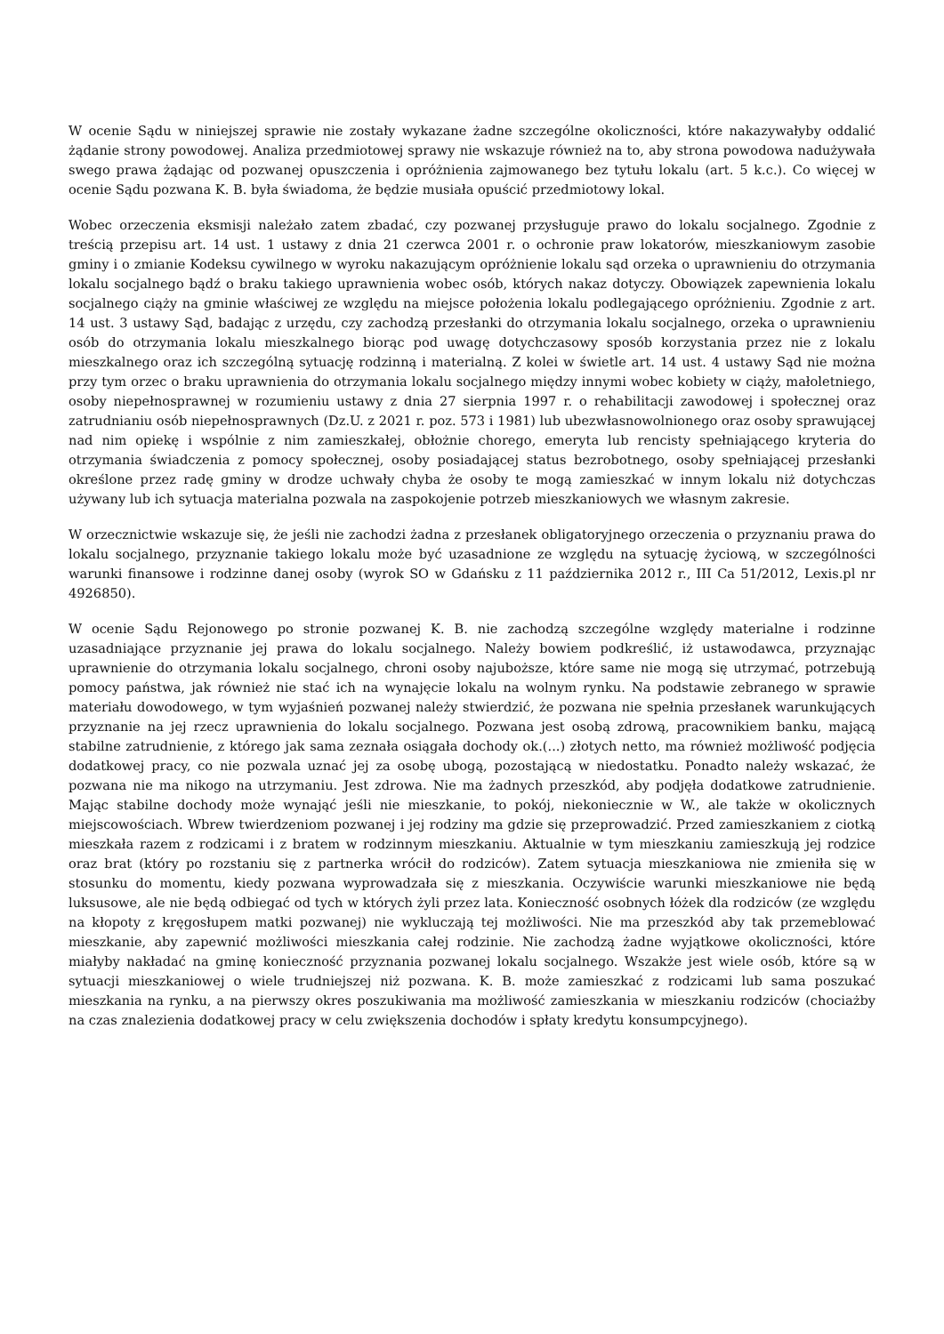W ocenie Sądu w niniejszej sprawie nie zostały wykazane żadne szczególne okoliczności, które nakazywałyby oddalić żądanie strony powodowej. Analiza przedmiotowej sprawy nie wskazuje również na to, aby strona powodowa nadużywała swego prawa żądając od pozwanej opuszczenia i opróżnienia zajmowanego bez tytułu lokalu (art. 5 k.c.). Co więcej w ocenie Sądu pozwana K. B. była świadoma, że będzie musiała opuścić przedmiotowy lokal.
Wobec orzeczenia eksmisji należało zatem zbadać, czy pozwanej przysługuje prawo do lokalu socjalnego. Zgodnie z treścią przepisu art. 14 ust. 1 ustawy z dnia 21 czerwca 2001 r. o ochronie praw lokatorów, mieszkaniowym zasobie gminy i o zmianie Kodeksu cywilnego w wyroku nakazującym opróżnienie lokalu sąd orzeka o uprawnieniu do otrzymania lokalu socjalnego bądź o braku takiego uprawnienia wobec osób, których nakaz dotyczy. Obowiązek zapewnienia lokalu socjalnego ciąży na gminie właściwej ze względu na miejsce położenia lokalu podlegającego opróżnieniu. Zgodnie z art. 14 ust. 3 ustawy Sąd, badając z urzędu, czy zachodzą przesłanki do otrzymania lokalu socjalnego, orzeka o uprawnieniu osób do otrzymania lokalu mieszkalnego biorąc pod uwagę dotychczasowy sposób korzystania przez nie z lokalu mieszkalnego oraz ich szczególną sytuację rodzinną i materialną. Z kolei w świetle art. 14 ust. 4 ustawy Sąd nie można przy tym orzec o braku uprawnienia do otrzymania lokalu socjalnego między innymi wobec kobiety w ciąży, małoletniego, osoby niepełnosprawnej w rozumieniu ustawy z dnia 27 sierpnia 1997 r. o rehabilitacji zawodowej i społecznej oraz zatrudnianiu osób niepełnosprawnych (Dz.U. z 2021 r. poz. 573 i 1981) lub ubezwłasnowolnionego oraz osoby sprawującej nad nim opiekę i wspólnie z nim zamieszkałej, obłożnie chorego, emeryta lub rencisty spełniającego kryteria do otrzymania świadczenia z pomocy społecznej, osoby posiadającej status bezrobotnego, osoby spełniającej przesłanki określone przez radę gminy w drodze uchwały chyba że osoby te mogą zamieszkać w innym lokalu niż dotychczas używany lub ich sytuacja materialna pozwala na zaspokojenie potrzeb mieszkaniowych we własnym zakresie.
W orzecznictwie wskazuje się, że jeśli nie zachodzi żadna z przesłanek obligatoryjnego orzeczenia o przyznaniu prawa do lokalu socjalnego, przyznanie takiego lokalu może być uzasadnione ze względu na sytuację życiową, w szczególności warunki finansowe i rodzinne danej osoby (wyrok SO w Gdańsku z 11 października 2012 r., III Ca 51/2012, Lexis.pl nr 4926850).
W ocenie Sądu Rejonowego po stronie pozwanej K. B. nie zachodzą szczególne względy materialne i rodzinne uzasadniające przyznanie jej prawa do lokalu socjalnego. Należy bowiem podkreślić, iż ustawodawca, przyznając uprawnienie do otrzymania lokalu socjalnego, chroni osoby najuboższe, które same nie mogą się utrzymać, potrzebują pomocy państwa, jak również nie stać ich na wynajęcie lokalu na wolnym rynku. Na podstawie zebranego w sprawie materiału dowodowego, w tym wyjaśnień pozwanej należy stwierdzić, że pozwana nie spełnia przesłanek warunkujących przyznanie na jej rzecz uprawnienia do lokalu socjalnego. Pozwana jest osobą zdrową, pracownikiem banku, mającą stabilne zatrudnienie, z którego jak sama zeznała osiągała dochody ok.(...) złotych netto, ma również możliwość podjęcia dodatkowej pracy, co nie pozwala uznać jej za osobę ubogą, pozostającą w niedostatku. Ponadto należy wskazać, że pozwana nie ma nikogo na utrzymaniu. Jest zdrowa. Nie ma żadnych przeszkód, aby podjęła dodatkowe zatrudnienie. Mając stabilne dochody może wynająć jeśli nie mieszkanie, to pokój, niekoniecznie w W., ale także w okolicznych miejscowościach. Wbrew twierdzeniom pozwanej i jej rodziny ma gdzie się przeprowadzić. Przed zamieszkaniem z ciotką mieszkała razem z rodzicami i z bratem w rodzinnym mieszkaniu. Aktualnie w tym mieszkaniu zamieszkują jej rodzice oraz brat (który po rozstaniu się z partnerka wrócił do rodziców). Zatem sytuacja mieszkaniowa nie zmieniła się w stosunku do momentu, kiedy pozwana wyprowadzała się z mieszkania. Oczywiście warunki mieszkaniowe nie będą luksusowe, ale nie będą odbiegać od tych w których żyli przez lata. Konieczność osobnych łóżek dla rodziców (ze względu na kłopoty z kręgosłupem matki pozwanej) nie wykluczają tej możliwości. Nie ma przeszkód aby tak przemeblować mieszkanie, aby zapewnić możliwości mieszkania całej rodzinie. Nie zachodzą żadne wyjątkowe okoliczności, które miałyby nakładać na gminę konieczność przyznania pozwanej lokalu socjalnego. Wszakże jest wiele osób, które są w sytuacji mieszkaniowej o wiele trudniejszej niż pozwana. K. B. może zamieszkać z rodzicami lub sama poszukać mieszkania na rynku, a na pierwszy okres poszukiwania ma możliwość zamieszkania w mieszkaniu rodziców (chociażby na czas znalezienia dodatkowej pracy w celu zwiększenia dochodów i spłaty kredytu konsumpcyjnego).